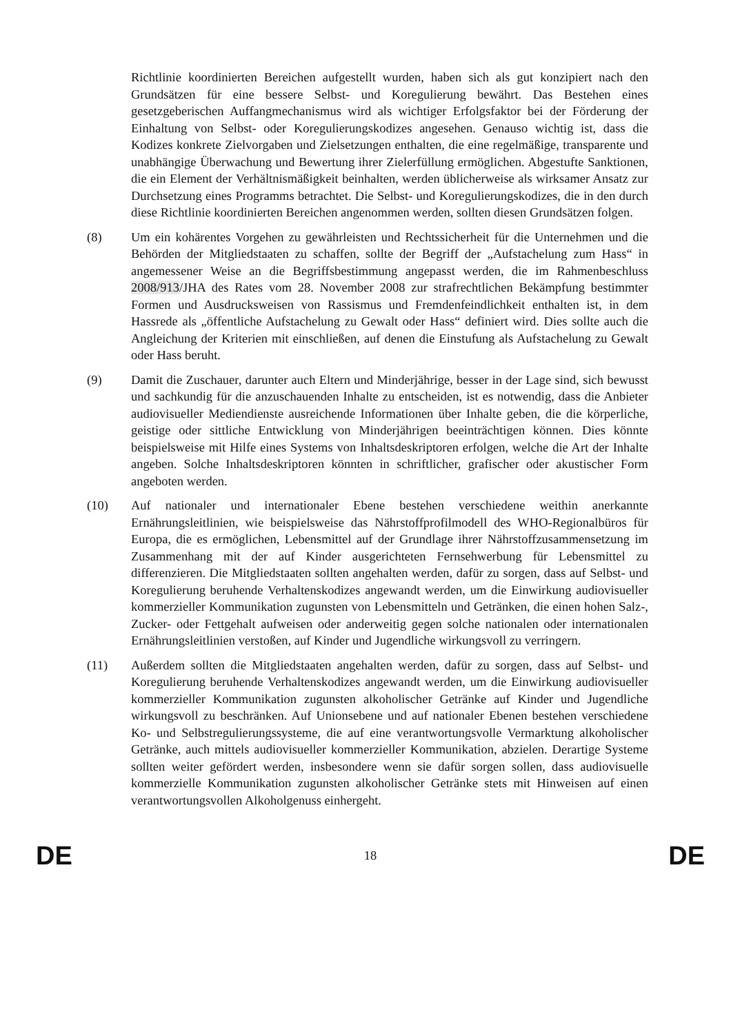Richtlinie koordinierten Bereichen aufgestellt wurden, haben sich als gut konzipiert nach den Grundsätzen für eine bessere Selbst- und Koregulierung bewährt. Das Bestehen eines gesetzgeberischen Auffangmechanismus wird als wichtiger Erfolgsfaktor bei der Förderung der Einhaltung von Selbst- oder Koregulierungskodizes angesehen. Genauso wichtig ist, dass die Kodizes konkrete Zielvorgaben und Zielsetzungen enthalten, die eine regelmäßige, transparente und unabhängige Überwachung und Bewertung ihrer Zielerfüllung ermöglichen. Abgestufte Sanktionen, die ein Element der Verhältnismäßigkeit beinhalten, werden üblicherweise als wirksamer Ansatz zur Durchsetzung eines Programms betrachtet. Die Selbst- und Koregulierungskodizes, die in den durch diese Richtlinie koordinierten Bereichen angenommen werden, sollten diesen Grundsätzen folgen.
(8) Um ein kohärentes Vorgehen zu gewährleisten und Rechtssicherheit für die Unternehmen und die Behörden der Mitgliedstaaten zu schaffen, sollte der Begriff der „Aufstachelung zum Hass“ in angemessener Weise an die Begriffsbestimmung angepasst werden, die im Rahmenbeschluss 2008/913/JHA des Rates vom 28. November 2008 zur strafrechtlichen Bekämpfung bestimmter Formen und Ausdrucksweisen von Rassismus und Fremdenfeindlichkeit enthalten ist, in dem Hassrede als „öffentliche Aufstachelung zu Gewalt oder Hass“ definiert wird. Dies sollte auch die Angleichung der Kriterien mit einschließen, auf denen die Einstufung als Aufstachelung zu Gewalt oder Hass beruht.
(9) Damit die Zuschauer, darunter auch Eltern und Minderjährige, besser in der Lage sind, sich bewusst und sachkundig für die anzuschauenden Inhalte zu entscheiden, ist es notwendig, dass die Anbieter audiovisueller Mediendienste ausreichende Informationen über Inhalte geben, die die körperliche, geistige oder sittliche Entwicklung von Minderjährigen beeinträchtigen können. Dies könnte beispielsweise mit Hilfe eines Systems von Inhaltsdeskriptoren erfolgen, welche die Art der Inhalte angeben. Solche Inhaltsdeskriptoren könnten in schriftlicher, grafischer oder akustischer Form angeboten werden.
(10) Auf nationaler und internationaler Ebene bestehen verschiedene weithin anerkannte Ernährungsleitlinien, wie beispielsweise das Nährstoffprofilmodell des WHO-Regionalbüros für Europa, die es ermöglichen, Lebensmittel auf der Grundlage ihrer Nährstoffzusammensetzung im Zusammenhang mit der auf Kinder ausgerichteten Fernsehwerbung für Lebensmittel zu differenzieren. Die Mitgliedstaaten sollten angehalten werden, dafür zu sorgen, dass auf Selbst- und Koregulierung beruhende Verhaltenskodizes angewandt werden, um die Einwirkung audiovisueller kommerzieller Kommunikation zugunsten von Lebensmitteln und Getränken, die einen hohen Salz-, Zucker- oder Fettgehalt aufweisen oder anderweitig gegen solche nationalen oder internationalen Ernährungsleitlinien verstoßen, auf Kinder und Jugendliche wirkungsvoll zu verringern.
(11) Außerdem sollten die Mitgliedstaaten angehalten werden, dafür zu sorgen, dass auf Selbst- und Koregulierung beruhende Verhaltenskodizes angewandt werden, um die Einwirkung audiovisueller kommerzieller Kommunikation zugunsten alkoholischer Getränke auf Kinder und Jugendliche wirkungsvoll zu beschränken. Auf Unionsebene und auf nationaler Ebenen bestehen verschiedene Ko- und Selbstregulierungssysteme, die auf eine verantwortungsvolle Vermarktung alkoholischer Getränke, auch mittels audiovisueller kommerzieller Kommunikation, abzielen. Derartige Systeme sollten weiter gefördert werden, insbesondere wenn sie dafür sorgen sollen, dass audiovisuelle kommerzielle Kommunikation zugunsten alkoholischer Getränke stets mit Hinweisen auf einen verantwortungsvollen Alkoholgenuss einhergeht.
DE 18 DE